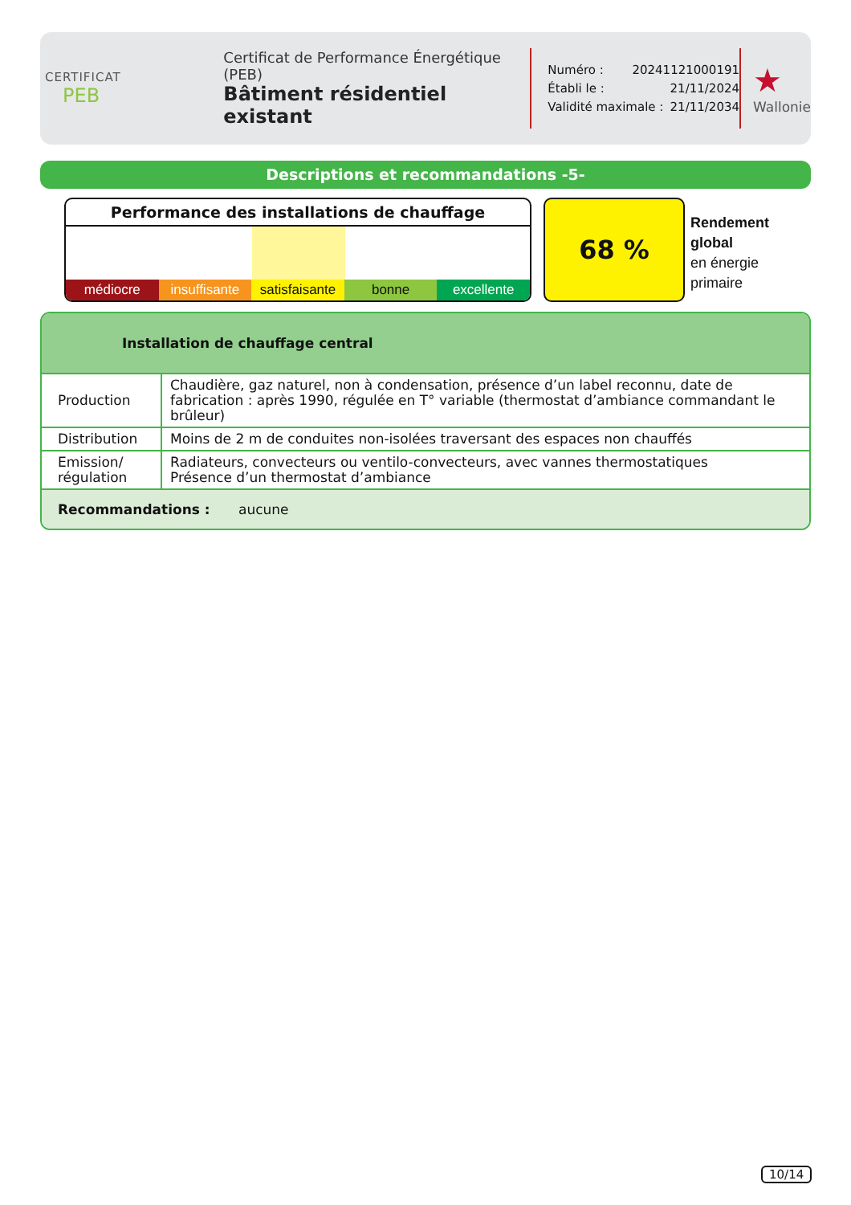CERTIFICAT
PEB
Certificat de Performance Énergétique (PEB)
Bâtiment résidentiel existant
Numéro : 20241121000191
Établi le : 21/11/2024
Validité maximale : 21/11/2034
★
Wallonie
Descriptions et recommandations -5-
Performance des installations de chauffage
médiocre insuffisante satisfaisante bonne excellente
68 %
Rendement
global
en énergie
primaire
Installation de chauffage central
| Production | Chaudière, gaz naturel, non à condensation, présence d’un label reconnu, date de fabrication : après 1990, régulée en T° variable (thermostat d’ambiance commandant le brûleur) |
| Distribution | Moins de 2 m de conduites non-isolées traversant des espaces non chauffés |
| Emission/ régulation | Radiateurs, convecteurs ou ventilo-convecteurs, avec vannes thermostatiques Présence d’un thermostat d’ambiance |
Recommandations : aucune
10/14